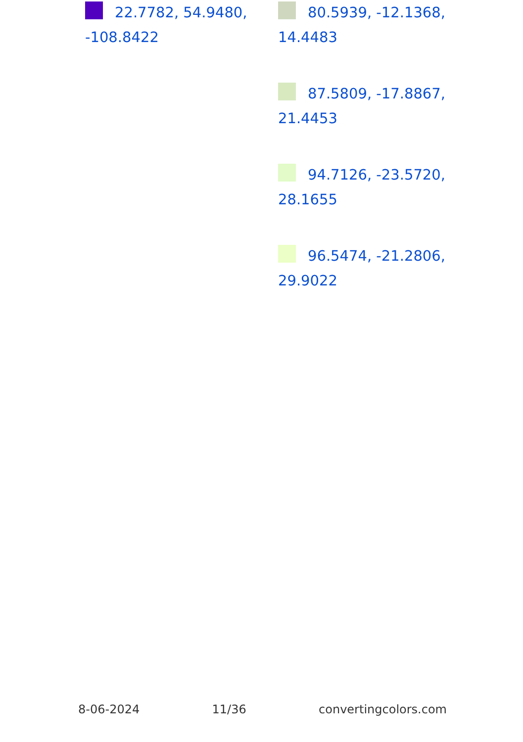22.7782, 54.9480, -108.8422 80.5939, -12.1368, 14.4483
87.5809, -17.8867, 21.4453
94.7126, -23.5720, 28.1655
96.5474, -21.2806, 29.9022
8-06-2024 11/36 convertingcolors.com